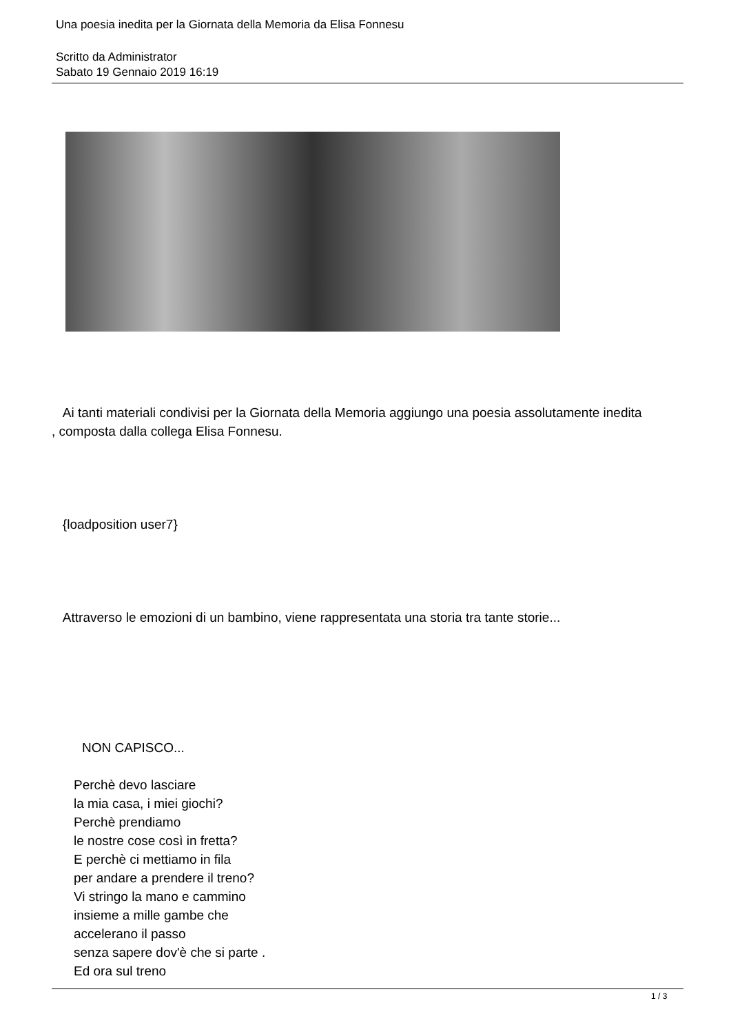Una poesia inedita per la Giornata della Memoria da Elisa Fonnesu
Scritto da Administrator
Sabato 19 Gennaio 2019 16:19
Ai tanti materiali condivisi per la Giornata della Memoria aggiungo una poesia assolutamente inedita
, composta dalla collega Elisa Fonnesu.
{loadposition user7}
Attraverso le emozioni di un bambino, viene rappresentata una storia tra tante storie...
NON CAPISCO...
Perchè devo lasciare
la mia casa, i miei giochi?
Perchè prendiamo
le nostre cose così in fretta?
E perchè ci mettiamo in fila
per andare a prendere il treno?
Vi stringo la mano e cammino
insieme a mille gambe che
accelerano il passo
senza sapere dov'è che si parte .
Ed ora sul treno
1 / 3